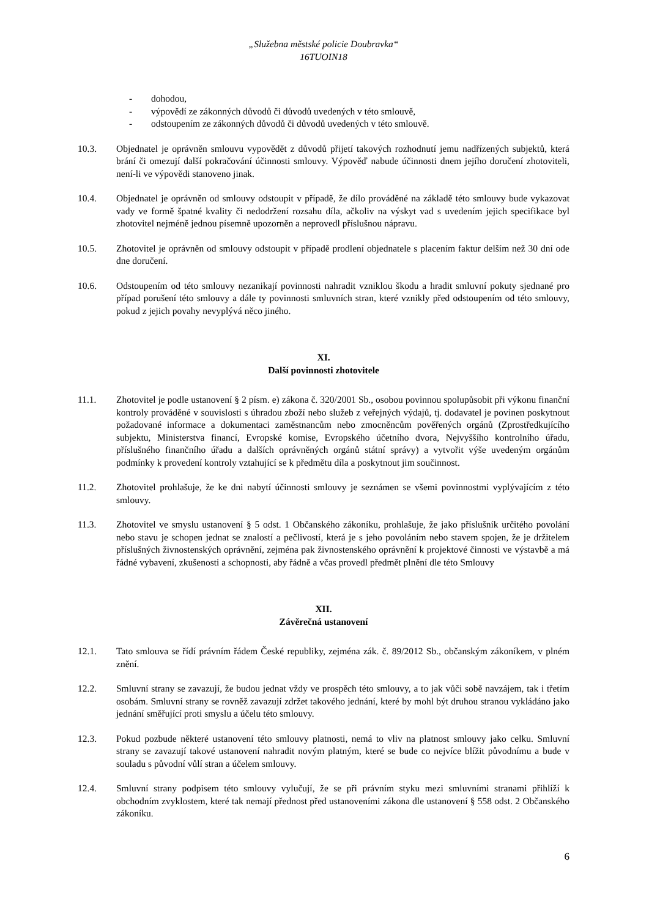„Služebna městské policie Doubravka“
16TUOIN18
- dohodou,
- výpovědí ze zákonných důvodů či důvodů uvedených v této smlouvě,
- odstoupením ze zákonných důvodů či důvodů uvedených v této smlouvě.
10.3. Objednatel je oprávněn smlouvu vypovědět z důvodů přijetí takových rozhodnutí jemu nadřízených subjektů, která brání či omezují další pokračování účinnosti smlouvy. Výpověď nabude účinnosti dnem jejího doručení zhotoviteli, není-li ve výpovědi stanoveno jinak.
10.4. Objednatel je oprávněn od smlouvy odstoupit v případě, že dílo prováděné na základě této smlouvy bude vykazovat vady ve formě špatné kvality či nedodržení rozsahu díla, ačkoliv na výskyt vad s uvedením jejich specifikace byl zhotovitel nejméně jednou písemně upozorněn a neprovedl příslušnou nápravu.
10.5. Zhotovitel je oprávněn od smlouvy odstoupit v případě prodlení objednatele s placením faktur delším než 30 dní ode dne doručení.
10.6. Odstoupením od této smlouvy nezanikají povinnosti nahradit vzniklou škodu a hradit smluvní pokuty sjednané pro případ porušení této smlouvy a dále ty povinnosti smluvních stran, které vznikly před odstoupením od této smlouvy, pokud z jejich povahy nevyplývá něco jiného.
XI.
Další povinnosti zhotovitele
11.1. Zhotovitel je podle ustanovení § 2 písm. e) zákona č. 320/2001 Sb., osobou povinnou spolupůsobit při výkonu finanční kontroly prováděné v souvislosti s úhradou zboží nebo služeb z veřejných výdajů, tj. dodavatel je povinen poskytnout požadované informace a dokumentaci zaměstnancům nebo zmocněncům pověřených orgánů (Zprostředkujícího subjektu, Ministerstva financí, Evropské komise, Evropského účetního dvora, Nejvyššího kontrolního úřadu, příslušného finančního úřadu a dalších oprávněných orgánů státní správy) a vytvořit výše uvedeným orgánům podmínky k provedení kontroly vztahující se k předmětu díla a poskytnout jim součinnost.
11.2. Zhotovitel prohlašuje, že ke dni nabytí účinnosti smlouvy je seznámen se všemi povinnostmi vyplývajícím z této smlouvy.
11.3. Zhotovitel ve smyslu ustanovení § 5 odst. 1 Občanského zákoníku, prohlašuje, že jako příslušník určitého povolání nebo stavu je schopen jednat se znalostí a pečlivostí, která je s jeho povoláním nebo stavem spojen, že je držitelem příslušných živnostenských oprávnění, zejména pak živnostenského oprávnění k projektové činnosti ve výstavbě a má řádné vybavení, zkušenosti a schopnosti, aby řádně a včas provedl předmět plnění dle této Smlouvy
XII.
Závěrečná ustanovení
12.1. Tato smlouva se řídí právním řádem České republiky, zejména zák. č. 89/2012 Sb., občanským zákoníkem, v plném znění.
12.2. Smluvní strany se zavazují, že budou jednat vždy ve prospěch této smlouvy, a to jak vůči sobě navzájem, tak i třetím osobám. Smluvní strany se rovněž zavazují zdržet takového jednání, které by mohl být druhou stranou vykládáno jako jednání směřující proti smyslu a účelu této smlouvy.
12.3. Pokud pozbude některé ustanovení této smlouvy platnosti, nemá to vliv na platnost smlouvy jako celku. Smluvní strany se zavazují takové ustanovení nahradit novým platným, které se bude co nejvíce blížit původnímu a bude v souladu s původní vůlí stran a účelem smlouvy.
12.4. Smluvní strany podpisem této smlouvy vylučují, že se při právním styku mezi smluvními stranami přihlíží k obchodním zvyklostem, které tak nemají přednost před ustanoveními zákona dle ustanovení § 558 odst. 2 Občanského zákoníku.
6